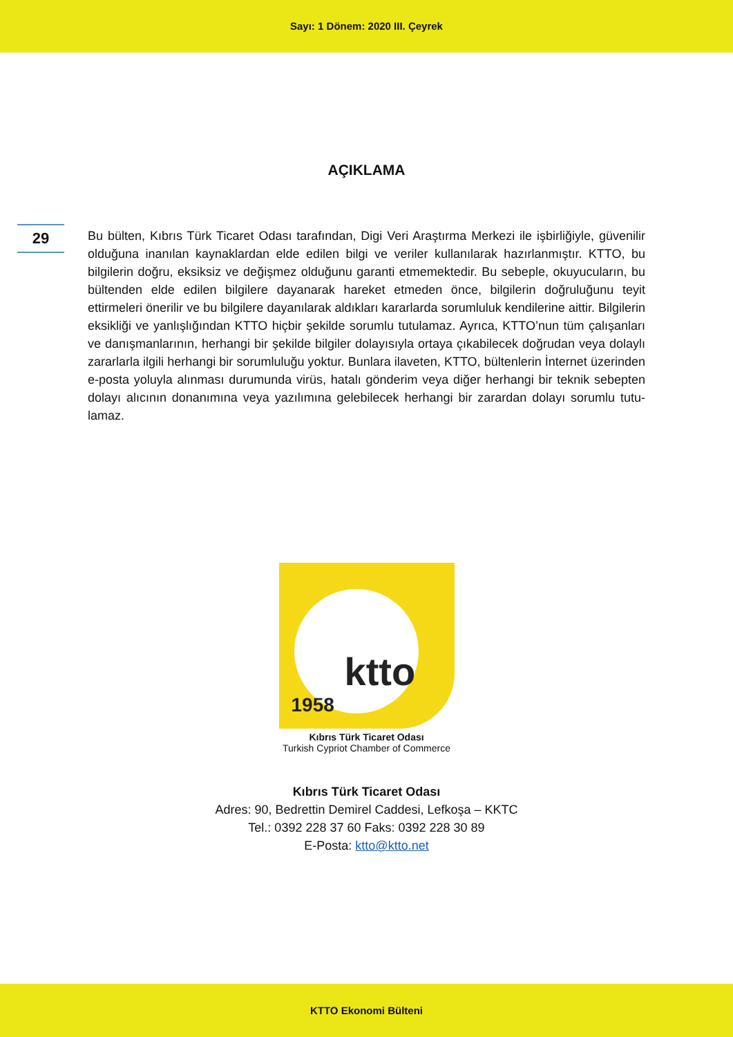Sayı: 1 Dönem: 2020 III. Çeyrek
AÇIKLAMA
29
Bu bülten, Kıbrıs Türk Ticaret Odası tarafından, Digi Veri Araştırma Merkezi ile işbirliğiyle, güvenilir olduğuna inanılan kaynaklardan elde edilen bilgi ve veriler kullanılarak hazırlanmış­tır. KTTO, bu bilgilerin doğru, eksiksiz ve değişmez olduğunu garanti etmemektedir. Bu se­beple, okuyucuların, bu bültenden elde edilen bilgilere dayanarak hareket etmeden önce, bilgilerin doğruluğunu teyit ettirmeleri önerilir ve bu bilgilere dayanılarak aldıkları karar­larda sorumluluk kendilerine aittir. Bilgilerin eksikliği ve yanlışlığından KTTO hiçbir şekilde sorumlu tutulamaz. Ayrıca, KTTO’nun tüm çalışanları ve danışmanlarının, herhangi bir şe­kilde bilgiler dolayısıyla ortaya çıkabilecek doğrudan veya dolaylı zararlarla ilgili herhangi bir sorumluluğu yoktur. Bunlara ilaveten, KTTO, bültenlerin İnternet üzerinden e-posta yoluyla alınması durumunda virüs, hatalı gönderim veya diğer herhangi bir teknik sebepten dolayı alıcının donanımına veya yazılımına gelebilecek herhangi bir zarardan dolayı sorumlu tutu­lamaz.
ktto
1958
Kıbrıs Türk Ticaret Odası
Turkish Cypriot Chamber of Commerce
Kıbrıs Türk Ticaret Odası
Adres: 90, Bedrettin Demirel Caddesi, Lefkoşa – KKTC
Tel.: 0392 228 37 60 Faks: 0392 228 30 89
E-Posta: ktto@ktto.net
KTTO Ekonomi Bülteni